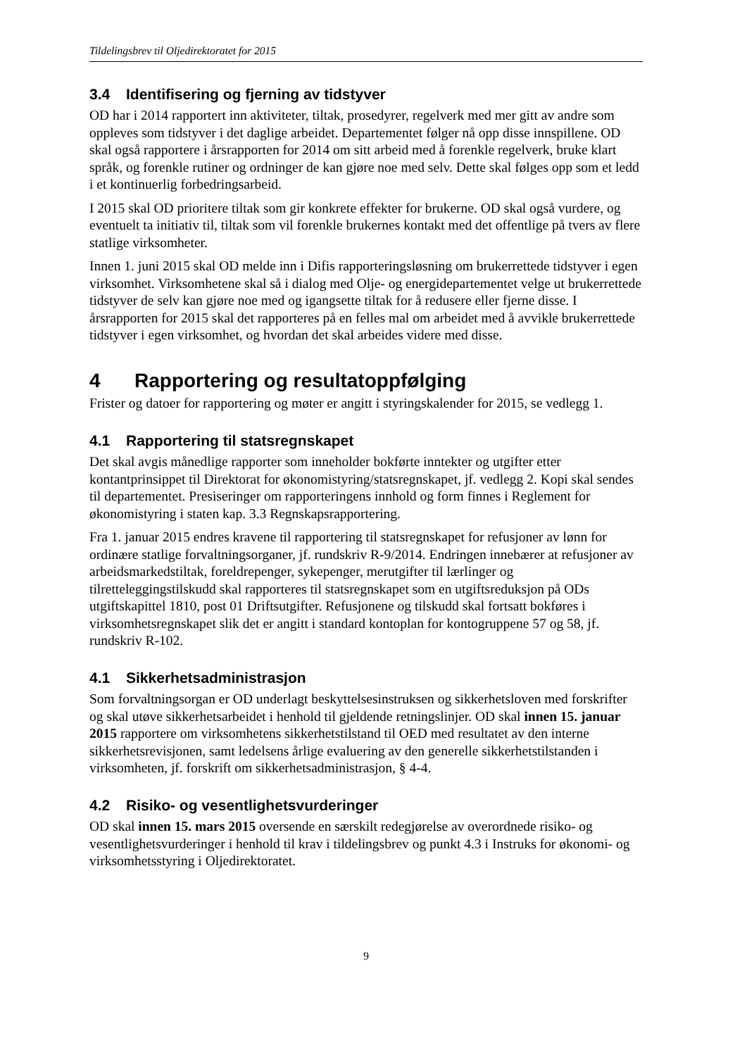Tildelingsbrev til Oljedirektoratet for 2015
3.4 Identifisering og fjerning av tidstyver
OD har i 2014 rapportert inn aktiviteter, tiltak, prosedyrer, regelverk med mer gitt av andre som oppleves som tidstyver i det daglige arbeidet. Departementet følger nå opp disse innspillene. OD skal også rapportere i årsrapporten for 2014 om sitt arbeid med å forenkle regelverk, bruke klart språk, og forenkle rutiner og ordninger de kan gjøre noe med selv. Dette skal følges opp som et ledd i et kontinuerlig forbedringsarbeid.
I 2015 skal OD prioritere tiltak som gir konkrete effekter for brukerne. OD skal også vurdere, og eventuelt ta initiativ til, tiltak som vil forenkle brukernes kontakt med det offentlige på tvers av flere statlige virksomheter.
Innen 1. juni 2015 skal OD melde inn i Difis rapporteringsløsning om brukerrettede tidstyver i egen virksomhet. Virksomhetene skal så i dialog med Olje- og energidepartementet velge ut brukerrettede tidstyver de selv kan gjøre noe med og igangsette tiltak for å redusere eller fjerne disse. I årsrapporten for 2015 skal det rapporteres på en felles mal om arbeidet med å avvikle brukerrettede tidstyver i egen virksomhet, og hvordan det skal arbeides videre med disse.
4 Rapportering og resultatoppfølging
Frister og datoer for rapportering og møter er angitt i styringskalender for 2015, se vedlegg 1.
4.1 Rapportering til statsregnskapet
Det skal avgis månedlige rapporter som inneholder bokførte inntekter og utgifter etter kontantprinsippet til Direktorat for økonomistyring/statsregnskapet, jf. vedlegg 2. Kopi skal sendes til departementet. Presiseringer om rapporteringens innhold og form finnes i Reglement for økonomistyring i staten kap. 3.3 Regnskapsrapportering.
Fra 1. januar 2015 endres kravene til rapportering til statsregnskapet for refusjoner av lønn for ordinære statlige forvaltningsorganer, jf. rundskriv R-9/2014. Endringen innebærer at refusjoner av arbeidsmarkedstiltak, foreldrepenger, sykepenger, merutgifter til lærlinger og tilretteleggingstilskudd skal rapporteres til statsregnskapet som en utgiftsreduksjon på ODs utgiftskapittel 1810, post 01 Driftsutgifter. Refusjonene og tilskudd skal fortsatt bokføres i virksomhetsregnskapet slik det er angitt i standard kontoplan for kontogruppene 57 og 58, jf. rundskriv R-102.
4.1 Sikkerhetsadministrasjon
Som forvaltningsorgan er OD underlagt beskyttelsesinstruksen og sikkerhetsloven med forskrifter og skal utøve sikkerhetsarbeidet i henhold til gjeldende retningslinjer. OD skal innen 15. januar 2015 rapportere om virksomhetens sikkerhetstilstand til OED med resultatet av den interne sikkerhetsrevisjonen, samt ledelsens årlige evaluering av den generelle sikkerhetstilstanden i virksomheten, jf. forskrift om sikkerhetsadministrasjon, § 4-4.
4.2 Risiko- og vesentlighetsvurderinger
OD skal innen 15. mars 2015 oversende en særskilt redegjørelse av overordnede risiko- og vesentlighetsvurderinger i henhold til krav i tildelingsbrev og punkt 4.3 i Instruks for økonomi- og virksomhetsstyring i Oljedirektoratet.
9